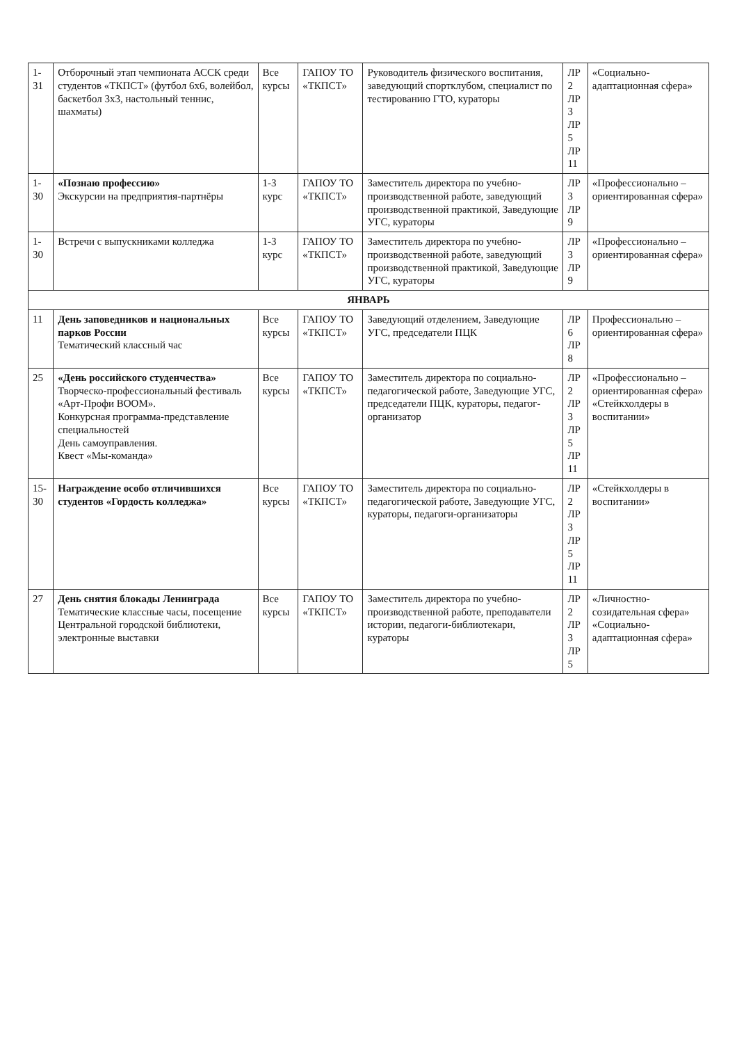| 1-31 | Отборочный этап чемпионата АССК среди студентов «ТКПСТ» (футбол 6х6, волейбол, баскетбол 3х3, настольный теннис, шахматы) | Все курсы | ГАПОУ ТО «ТКПСТ» | Руководитель физического воспитания, заведующий спортклубом, специалист по тестированию ГТО, кураторы | ЛР 2 ЛР 3 ЛР 5 ЛР 11 | «Социально-адаптационная сфера» |
| 1-30 | «Познаю профессию» Экскурсии на предприятия-партнёры | 1-3 курс | ГАПОУ ТО «ТКПСТ» | Заместитель директора по учебно-производственной работе, заведующий производственной практикой, Заведующие УГС, кураторы | ЛР 3 ЛР 9 | «Профессионально – ориентированная сфера» |
| 1-30 | Встречи с выпускниками колледжа | 1-3 курс | ГАПОУ ТО «ТКПСТ» | Заместитель директора по учебно-производственной работе, заведующий производственной практикой, Заведующие УГС, кураторы | ЛР 3 ЛР 9 | «Профессионально – ориентированная сфера» |
| ЯНВАРЬ | | | | | | |
| 11 | День заповедников и национальных парков России Тематический классный час | Все курсы | ГАПОУ ТО «ТКПСТ» | Заведующий отделением, Заведующие УГС, председатели ПЦК | ЛР 6 ЛР 8 | Профессионально – ориентированная сфера» |
| 25 | «День российского студенчества» Творческо-профессиональный фестиваль «Арт-Профи BOOM». Конкурсная программа-представление специальностей День самоуправления. Квест «Мы-команда» | Все курсы | ГАПОУ ТО «ТКПСТ» | Заместитель директора по социально-педагогической работе, Заведующие УГС, председатели ПЦК, кураторы, педагог-организатор | ЛР 2 ЛР 3 ЛР 5 ЛР 11 | «Профессионально – ориентированная сфера» «Стейкхолдеры в воспитании» |
| 15-30 | Награждение особо отличившихся студентов «Гордость колледжа» | Все курсы | ГАПОУ ТО «ТКПСТ» | Заместитель директора по социально-педагогической работе, Заведующие УГС, кураторы, педагоги-организаторы | ЛР 2 ЛР 3 ЛР 5 ЛР 11 | «Стейкхолдеры в воспитании» |
| 27 | День снятия блокады Ленинграда Тематические классные часы, посещение Центральной городской библиотеки, электронные выставки | Все курсы | ГАПОУ ТО «ТКПСТ» | Заместитель директора по учебно-производственной работе, преподаватели истории, педагоги-библиотекари, кураторы | ЛР 2 ЛР 3 ЛР 5 | «Личностно-созидательная сфера» «Социально-адаптационная сфера» |